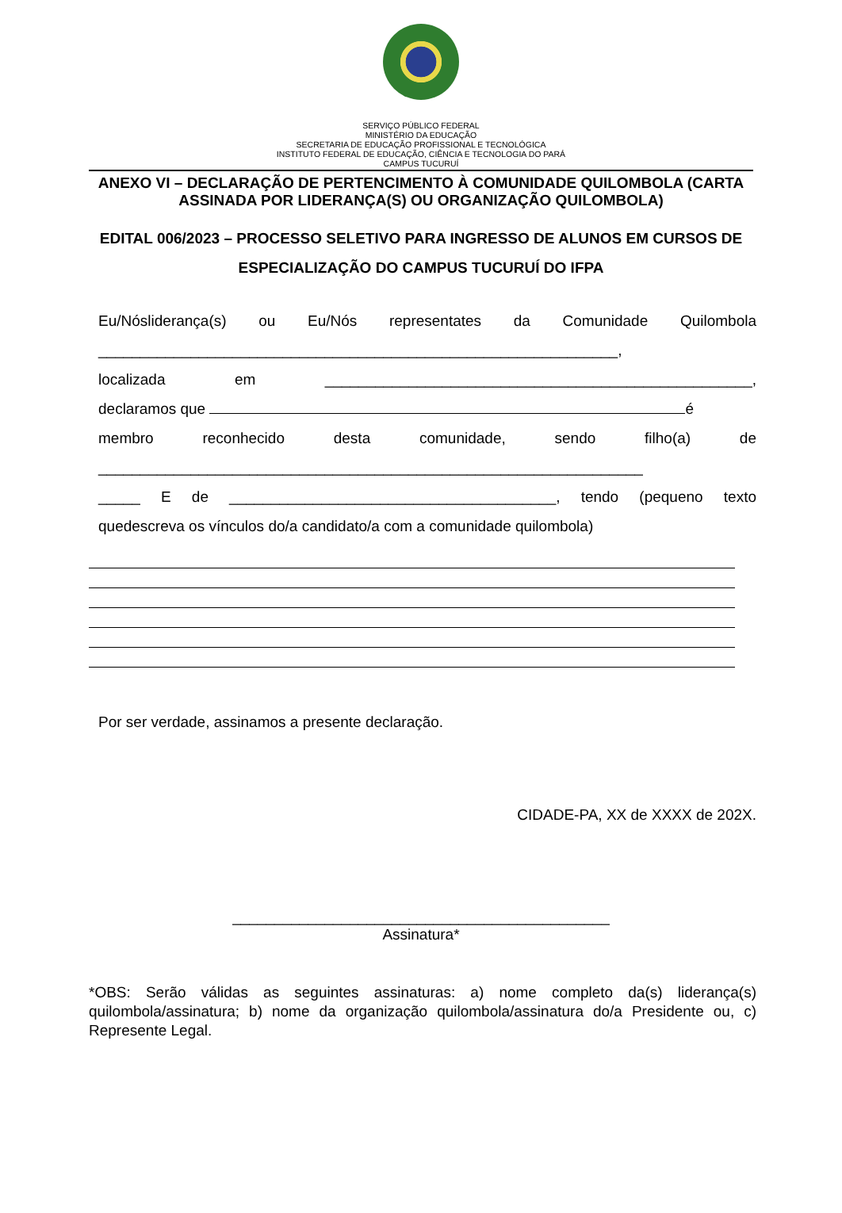SERVIÇO PÚBLICO FEDERAL
MINISTÉRIO DA EDUCAÇÃO
SECRETARIA DE EDUCAÇÃO PROFISSIONAL E TECNOLÓGICA
INSTITUTO FEDERAL DE EDUCAÇÃO, CIÊNCIA E TECNOLOGIA DO PARÁ
CAMPUS TUCURUÍ
ANEXO VI – DECLARAÇÃO DE PERTENCIMENTO À COMUNIDADE QUILOMBOLA (CARTA ASSINADA POR LIDERANÇA(S) OU ORGANIZAÇÃO QUILOMBOLA)
EDITAL 006/2023 – PROCESSO SELETIVO PARA INGRESSO DE ALUNOS EM CURSOS DE ESPECIALIZAÇÃO DO CAMPUS TUCURUÍ DO IFPA
Eu/Nósliderança(s) ou Eu/Nós representates da Comunidade Quilombola
______________________________________________________________,
localizada em ___________________________________________________,
declaramos que é
membro reconhecido desta comunidade, sendo filho(a) de
_________________________________________________________________
_____ E de _______________________________________, tendo (pequeno texto
quedescreva os vínculos do/a candidato/a com a comunidade quilombola)
Por ser verdade, assinamos a presente declaração.
CIDADE-PA, XX de XXXX de 202X.
_____________________________________________
Assinatura*
*OBS: Serão válidas as seguintes assinaturas: a) nome completo da(s) liderança(s) quilombola/assinatura; b) nome da organização quilombola/assinatura do/a Presidente ou, c) Represente Legal.